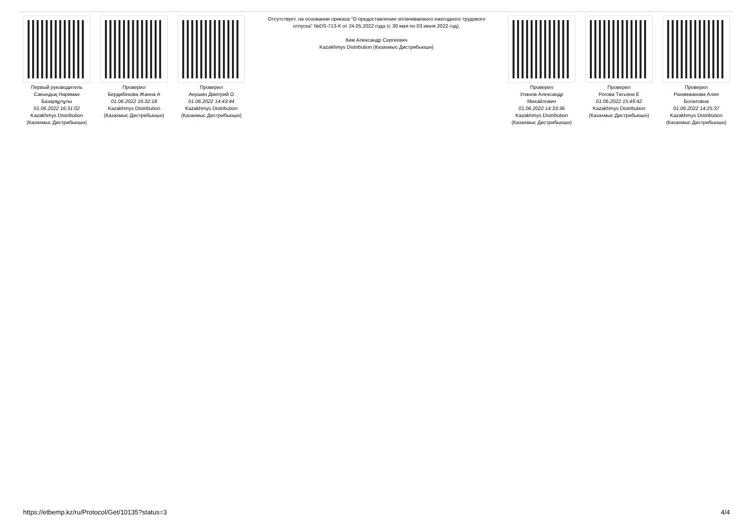Первый руководитель
Сағындық Нариман Базарқұлұлы
01.06.2022 16:31:02
Kazakhmys Distribution (Казахмыс Дистрибьюшн)
Проверил
Бердибекова Жанна А
01.06.2022 16:32:18
Kazakhmys Distribution (Казахмыс Дистрибьюшн)
Проверил
Анушин Дмитрий О
01.06.2022 14:43:44
Kazakhmys Distribution (Казахмыс Дистрибьюшн)
Отсутствует, на основании приказа "О предоставлении оплачиваемого ежегодного трудового отпуска" №DS-713-К от 24.05.2022 года (с 30 мая по 03 июня 2022 год).
Ким Александр Сергеевич
Kazakhmys Distribution (Казахмыс Дистрибьюшн)
Проверил
Уланов Александр Михайлович
01.06.2022 14:33:36
Kazakhmys Distribution (Казахмыс Дистрибьюшн)
Проверил
Рогова Татьяна Е
01.06.2022 15:49:42
Kazakhmys Distribution (Казахмыс Дистрибьюшн)
Проверил
Рахимжанова Алия Болатовна
01.06.2022 14:25:37
Kazakhmys Distribution (Казахмыс Дистрибьюшн)
https://etbemp.kz/ru/Protocol/Get/10135?status=3 4/4